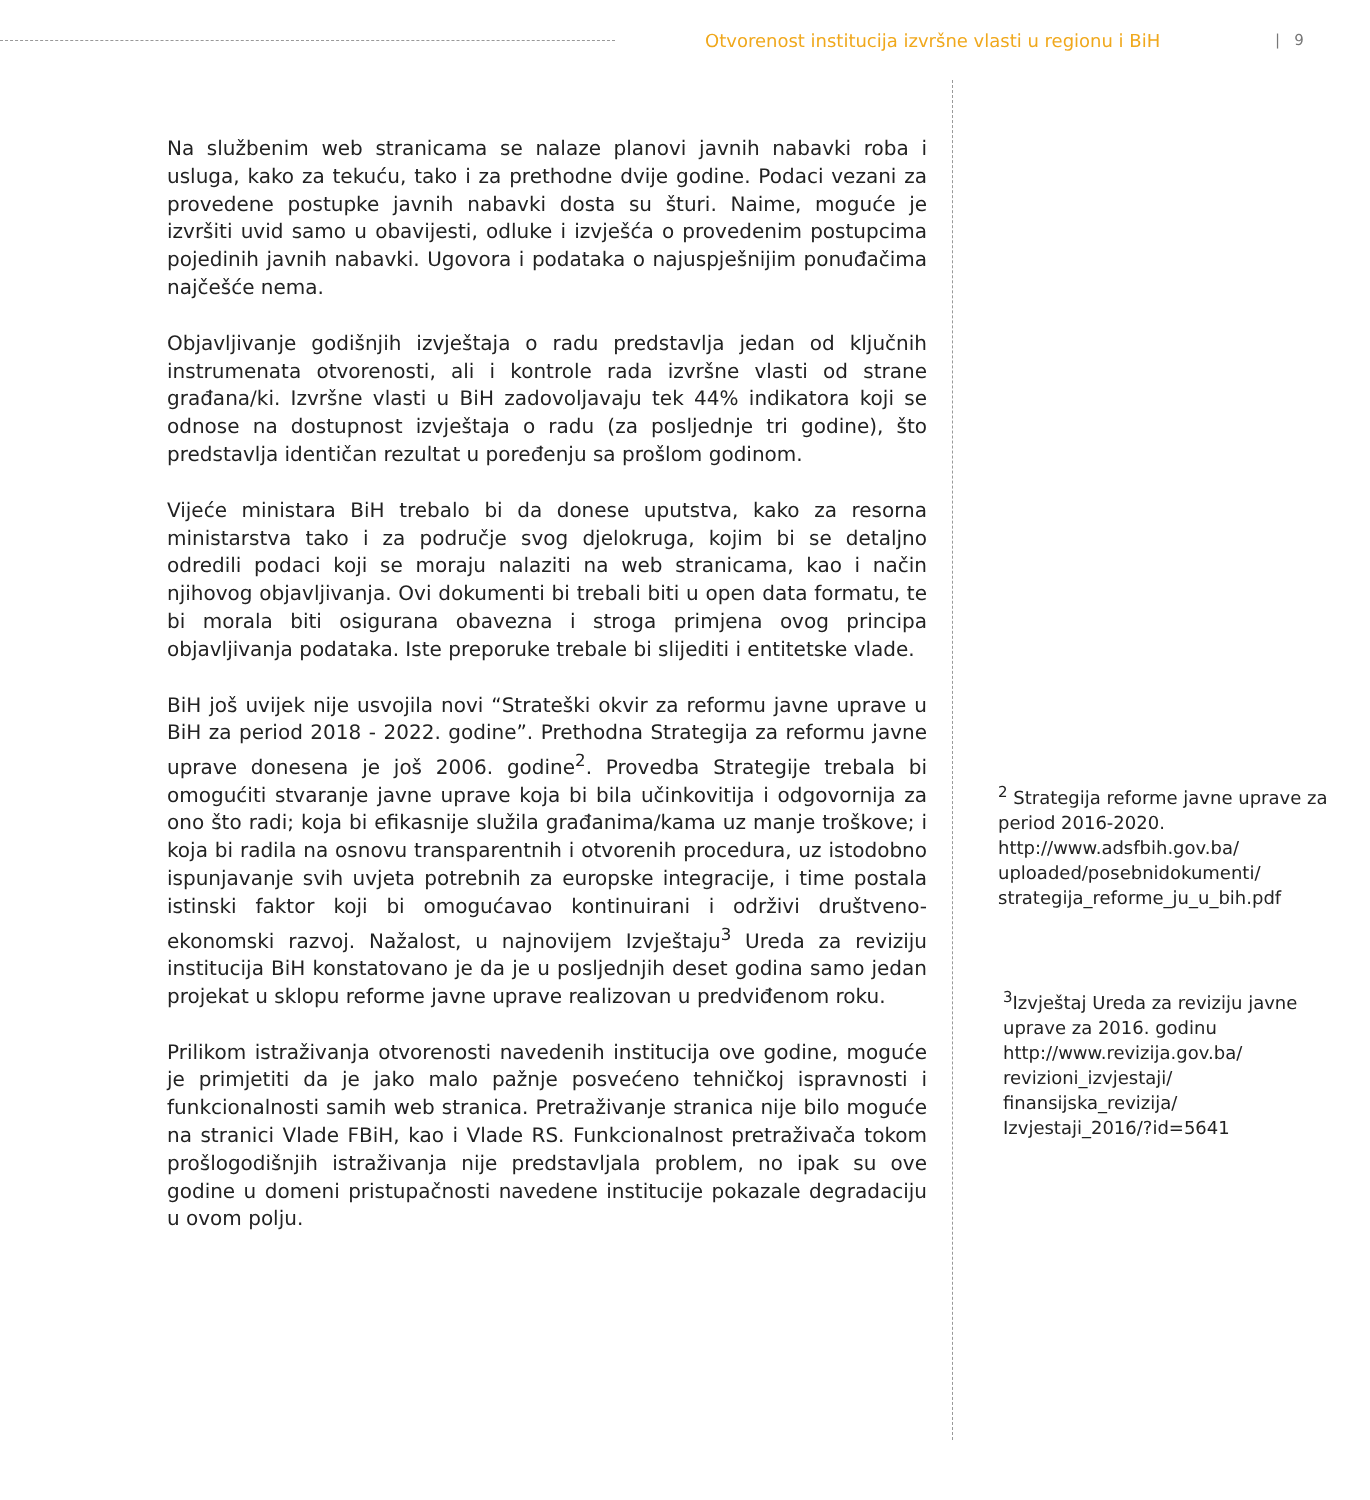Otvorenost institucija izvršne vlasti u regionu i BiH
| 9
Na službenim web stranicama se nalaze planovi javnih nabavki roba i usluga, kako za tekuću, tako i za prethodne dvije godine. Podaci vezani za provedene postupke javnih nabavki dosta su šturi. Naime, moguće je izvršiti uvid samo u obavijesti, odluke i izvješća o provedenim postupcima pojedinih javnih nabavki. Ugovora i podataka o najuspješnijim ponuđačima najčešće nema.
Objavljivanje godišnjih izvještaja o radu predstavlja jedan od ključnih instrumenata otvorenosti, ali i kontrole rada izvršne vlasti od strane građana/ki. Izvršne vlasti u BiH zadovoljavaju tek 44% indikatora koji se odnose na dostupnost izvještaja o radu (za posljednje tri godine), što predstavlja identičan rezultat u poređenju sa prošlom godinom.
Vijeće ministara BiH trebalo bi da donese uputstva, kako za resorna ministarstva tako i za područje svog djelokruga, kojim bi se detaljno odredili podaci koji se moraju nalaziti na web stranicama, kao i način njihovog objavljivanja. Ovi dokumenti bi trebali biti u open data formatu, te bi morala biti osigurana obavezna i stroga primjena ovog principa objavljivanja podataka. Iste preporuke trebale bi slijediti i entitetske vlade.
BiH još uvijek nije usvojila novi “Strateški okvir za reformu javne uprave u BiH za period 2018 - 2022. godine”. Prethodna Strategija za reformu javne uprave donesena je još 2006. godine<sup>2</sup>. Provedba Strategije trebala bi omogućiti stvaranje javne uprave koja bi bila učinkovitija i odgovornija za ono što radi; koja bi efikasnije služila građanima/kama uz manje troškove; i koja bi radila na osnovu transparentnih i otvorenih procedura, uz istodobno ispunjavanje svih uvjeta potrebnih za europske integracije, i time postala istinski faktor koji bi omogućavao kontinuirani i održivi društveno-ekonomski razvoj. Nažalost, u najnovijem Izvještaju<sup>3</sup> Ureda za reviziju institucija BiH konstatovano je da je u posljednjih deset godina samo jedan projekat u sklopu reforme javne uprave realizovan u predviđenom roku.
Prilikom istraživanja otvorenosti navedenih institucija ove godine, moguće je primjetiti da je jako malo pažnje posvećeno tehničkoj ispravnosti i funkcionalnosti samih web stranica. Pretraživanje stranica nije bilo moguće na stranici Vlade FBiH, kao i Vlade RS. Funkcionalnost pretraživača tokom prošlogodišnjih istraživanja nije predstavljala problem, no ipak su ove godine u domeni pristupačnosti navedene institucije pokazale degradaciju u ovom polju.
<sup>2</sup> Strategija reforme javne uprave za period 2016-2020. http://www.adsfbih.gov.ba/ uploaded/posebnidokumenti/ strategija_reforme_ju_u_bih.pdf
<sup>3</sup> Izvještaj Ureda za reviziju javne uprave za 2016. godinu http://www.revizija.gov.ba/ revizioni_izvjestaji/ finansijska_revizija/ Izvjestaji_2016/?id=5641